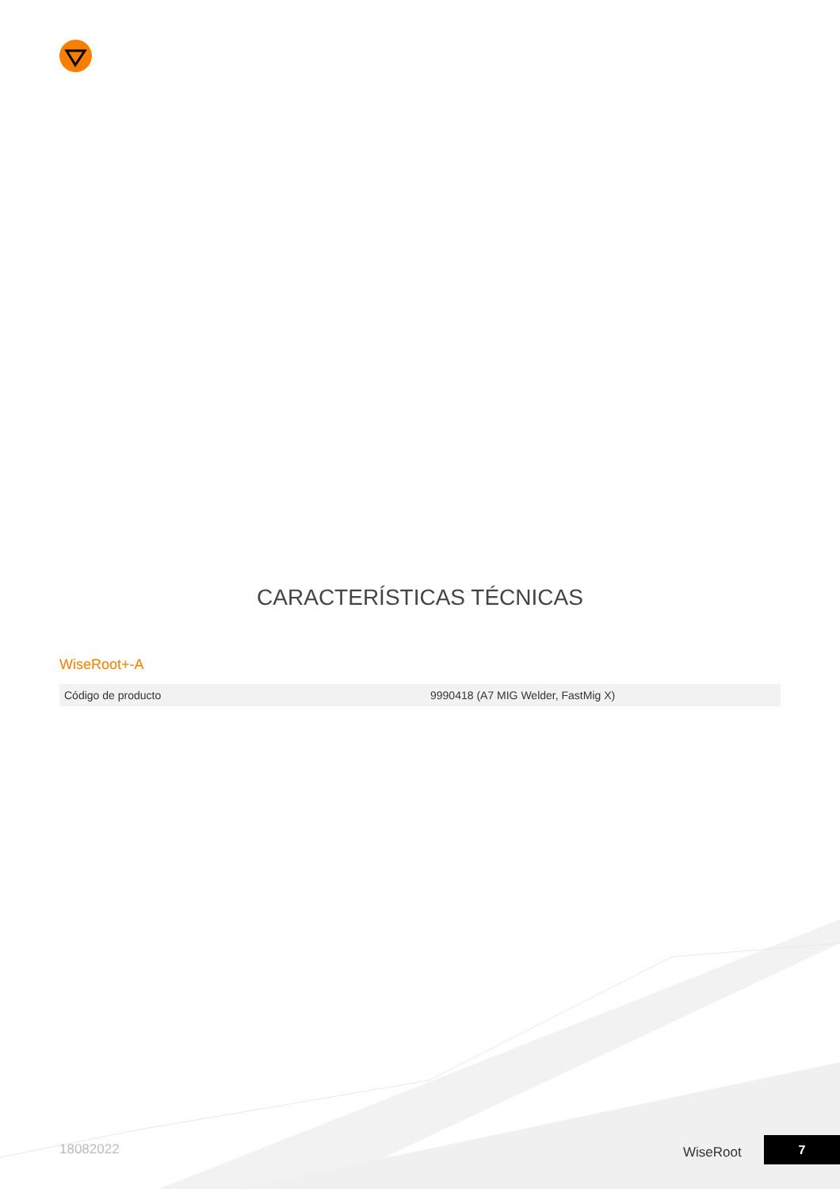CARACTERÍSTICAS TÉCNICAS
WiseRoot+-A
| Código de producto | 9990418 (A7 MIG Welder, FastMig X) |
18082022 WiseRoot
7